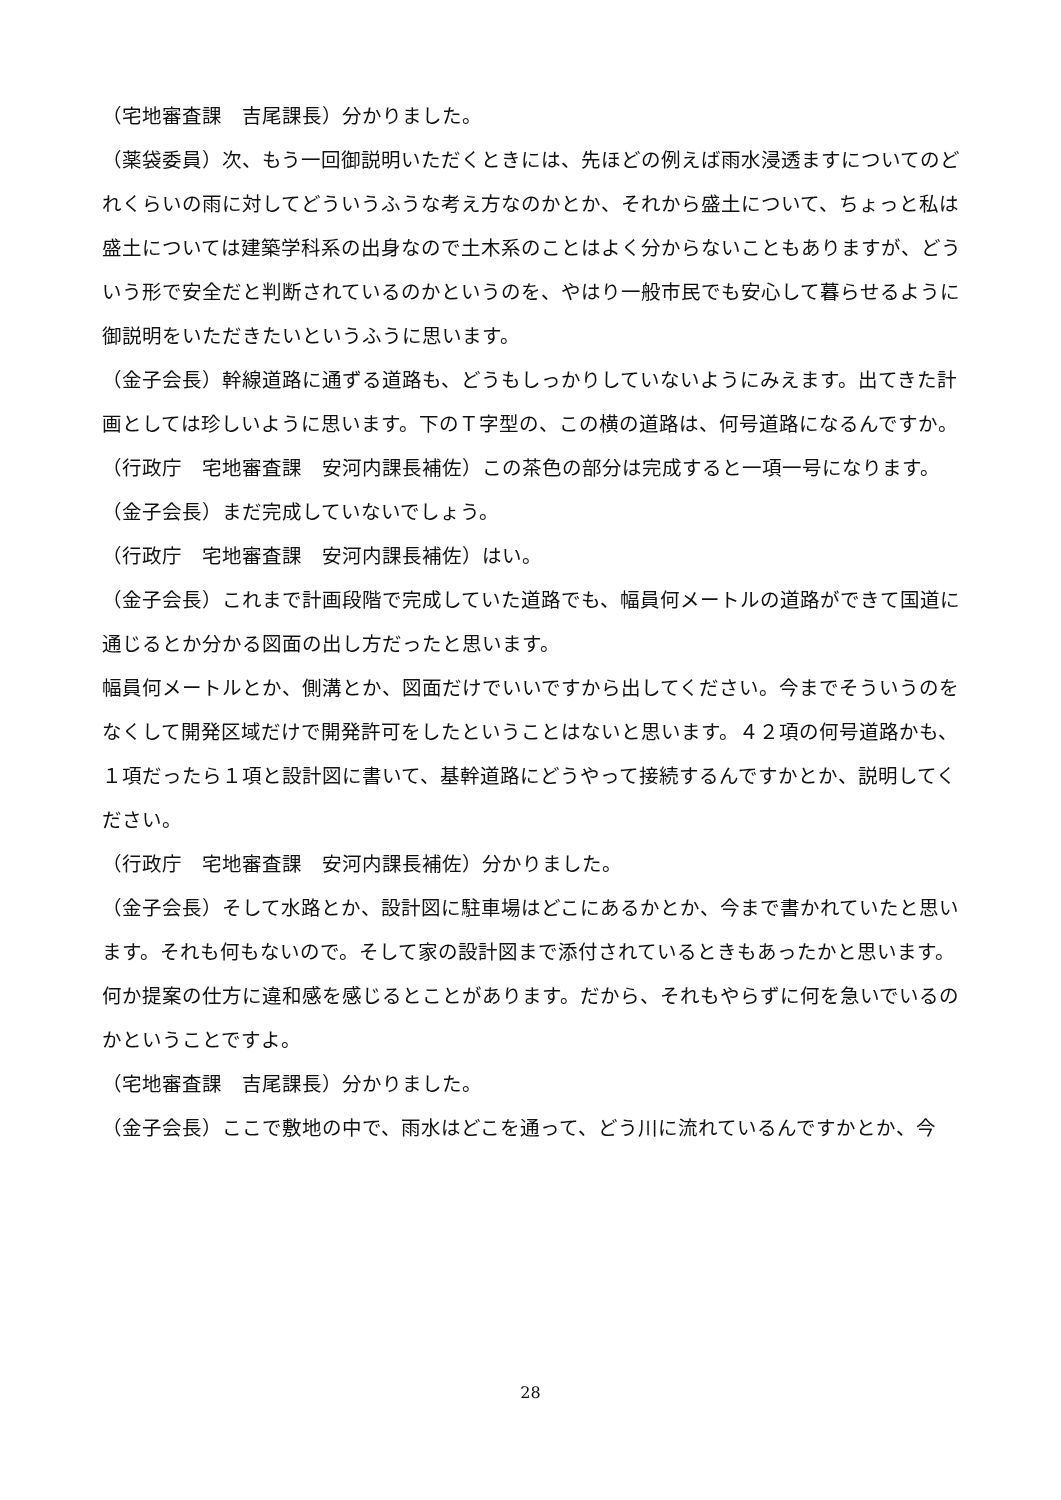（宅地審査課　吉尾課長）分かりました。
（薬袋委員）次、もう一回御説明いただくときには、先ほどの例えば雨水浸透ますについてのどれくらいの雨に対してどういうふうな考え方なのかとか、それから盛土について、ちょっと私は盛土については建築学科系の出身なので土木系のことはよく分からないこともありますが、どういう形で安全だと判断されているのかというのを、やはり一般市民でも安心して暮らせるように御説明をいただきたいというふうに思います。
（金子会長）幹線道路に通ずる道路も、どうもしっかりしていないようにみえます。出てきた計画としては珍しいように思います。下のＴ字型の、この横の道路は、何号道路になるんですか。
（行政庁　宅地審査課　安河内課長補佐）この茶色の部分は完成すると一項一号になります。
（金子会長）まだ完成していないでしょう。
（行政庁　宅地審査課　安河内課長補佐）はい。
（金子会長）これまで計画段階で完成していた道路でも、幅員何メートルの道路ができて国道に通じるとか分かる図面の出し方だったと思います。
幅員何メートルとか、側溝とか、図面だけでいいですから出してください。今までそういうのをなくして開発区域だけで開発許可をしたということはないと思います。４２項の何号道路かも、１項だったら１項と設計図に書いて、基幹道路にどうやって接続するんですかとか、説明してください。
（行政庁　宅地審査課　安河内課長補佐）分かりました。
（金子会長）そして水路とか、設計図に駐車場はどこにあるかとか、今まで書かれていたと思います。それも何もないので。そして家の設計図まで添付されているときもあったかと思います。何か提案の仕方に違和感を感じるとことがあります。だから、それもやらずに何を急いでいるのかということですよ。
（宅地審査課　吉尾課長）分かりました。
（金子会長）ここで敷地の中で、雨水はどこを通って、どう川に流れているんですかとか、今
28